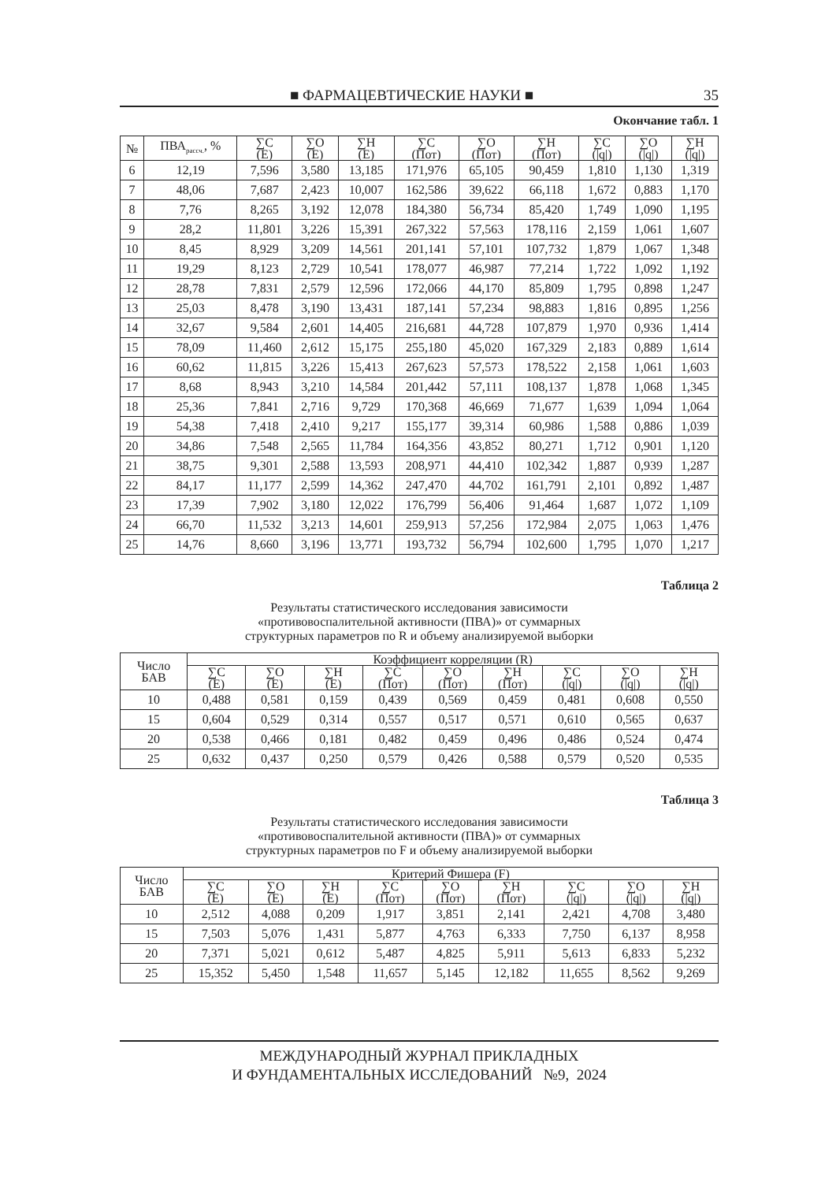■ ФАРМАЦЕВТИЧЕСКИЕ НАУКИ ■ 35
Окончание табл. 1
| № | ПВА<sub>рассч.</sub>, % | ∑C (E) | ∑O (E) | ∑H (E) | ∑C (Пот) | ∑O (Пот) | ∑H (Пот) | ∑C (/q/) | ∑O (/q/) | ∑H (/q/) |
| --- | --- | --- | --- | --- | --- | --- | --- | --- | --- | --- |
| 6 | 12,19 | 7,596 | 3,580 | 13,185 | 171,976 | 65,105 | 90,459 | 1,810 | 1,130 | 1,319 |
| 7 | 48,06 | 7,687 | 2,423 | 10,007 | 162,586 | 39,622 | 66,118 | 1,672 | 0,883 | 1,170 |
| 8 | 7,76 | 8,265 | 3,192 | 12,078 | 184,380 | 56,734 | 85,420 | 1,749 | 1,090 | 1,195 |
| 9 | 28,2 | 11,801 | 3,226 | 15,391 | 267,322 | 57,563 | 178,116 | 2,159 | 1,061 | 1,607 |
| 10 | 8,45 | 8,929 | 3,209 | 14,561 | 201,141 | 57,101 | 107,732 | 1,879 | 1,067 | 1,348 |
| 11 | 19,29 | 8,123 | 2,729 | 10,541 | 178,077 | 46,987 | 77,214 | 1,722 | 1,092 | 1,192 |
| 12 | 28,78 | 7,831 | 2,579 | 12,596 | 172,066 | 44,170 | 85,809 | 1,795 | 0,898 | 1,247 |
| 13 | 25,03 | 8,478 | 3,190 | 13,431 | 187,141 | 57,234 | 98,883 | 1,816 | 0,895 | 1,256 |
| 14 | 32,67 | 9,584 | 2,601 | 14,405 | 216,681 | 44,728 | 107,879 | 1,970 | 0,936 | 1,414 |
| 15 | 78,09 | 11,460 | 2,612 | 15,175 | 255,180 | 45,020 | 167,329 | 2,183 | 0,889 | 1,614 |
| 16 | 60,62 | 11,815 | 3,226 | 15,413 | 267,623 | 57,573 | 178,522 | 2,158 | 1,061 | 1,603 |
| 17 | 8,68 | 8,943 | 3,210 | 14,584 | 201,442 | 57,111 | 108,137 | 1,878 | 1,068 | 1,345 |
| 18 | 25,36 | 7,841 | 2,716 | 9,729 | 170,368 | 46,669 | 71,677 | 1,639 | 1,094 | 1,064 |
| 19 | 54,38 | 7,418 | 2,410 | 9,217 | 155,177 | 39,314 | 60,986 | 1,588 | 0,886 | 1,039 |
| 20 | 34,86 | 7,548 | 2,565 | 11,784 | 164,356 | 43,852 | 80,271 | 1,712 | 0,901 | 1,120 |
| 21 | 38,75 | 9,301 | 2,588 | 13,593 | 208,971 | 44,410 | 102,342 | 1,887 | 0,939 | 1,287 |
| 22 | 84,17 | 11,177 | 2,599 | 14,362 | 247,470 | 44,702 | 161,791 | 2,101 | 0,892 | 1,487 |
| 23 | 17,39 | 7,902 | 3,180 | 12,022 | 176,799 | 56,406 | 91,464 | 1,687 | 1,072 | 1,109 |
| 24 | 66,70 | 11,532 | 3,213 | 14,601 | 259,913 | 57,256 | 172,984 | 2,075 | 1,063 | 1,476 |
| 25 | 14,76 | 8,660 | 3,196 | 13,771 | 193,732 | 56,794 | 102,600 | 1,795 | 1,070 | 1,217 |
Таблица 2
Результаты статистического исследования зависимости
«противовоспалительной активности (ПВА)» от суммарных
структурных параметров по R и объему анализируемой выборки
| Число БАВ | Коэффициент корреляции (R) | | | | | | | | |
| --- | --- | --- | --- | --- | --- | --- | --- | --- | --- |
| | ∑C (E) | ∑O (E) | ∑H (E) | ∑C (Пот) | ∑O (Пот) | ∑H (Пот) | ∑C (/q/) | ∑O (/q/) | ∑H (/q/) |
| 10 | 0,488 | 0,581 | 0,159 | 0,439 | 0,569 | 0,459 | 0,481 | 0,608 | 0,550 |
| 15 | 0,604 | 0,529 | 0,314 | 0,557 | 0,517 | 0,571 | 0,610 | 0,565 | 0,637 |
| 20 | 0,538 | 0,466 | 0,181 | 0,482 | 0,459 | 0,496 | 0,486 | 0,524 | 0,474 |
| 25 | 0,632 | 0,437 | 0,250 | 0,579 | 0,426 | 0,588 | 0,579 | 0,520 | 0,535 |
Таблица 3
Результаты статистического исследования зависимости
«противовоспалительной активности (ПВА)» от суммарных
структурных параметров по F и объему анализируемой выборки
| Число БАВ | Критерий Фишера (F) | | | | | | | | |
| --- | --- | --- | --- | --- | --- | --- | --- | --- | --- |
| | ∑C (E) | ∑O (E) | ∑H (E) | ∑C (Пот) | ∑O (Пот) | ∑H (Пот) | ∑C (/q/) | ∑O (/q/) | ∑H (/q/) |
| 10 | 2,512 | 4,088 | 0,209 | 1,917 | 3,851 | 2,141 | 2,421 | 4,708 | 3,480 |
| 15 | 7,503 | 5,076 | 1,431 | 5,877 | 4,763 | 6,333 | 7,750 | 6,137 | 8,958 |
| 20 | 7,371 | 5,021 | 0,612 | 5,487 | 4,825 | 5,911 | 5,613 | 6,833 | 5,232 |
| 25 | 15,352 | 5,450 | 1,548 | 11,657 | 5,145 | 12,182 | 11,655 | 8,562 | 9,269 |
МЕЖДУНАРОДНЫЙ ЖУРНАЛ ПРИКЛАДНЫХ
И ФУНДАМЕНТАЛЬНЫХ ИССЛЕДОВАНИЙ №9, 2024